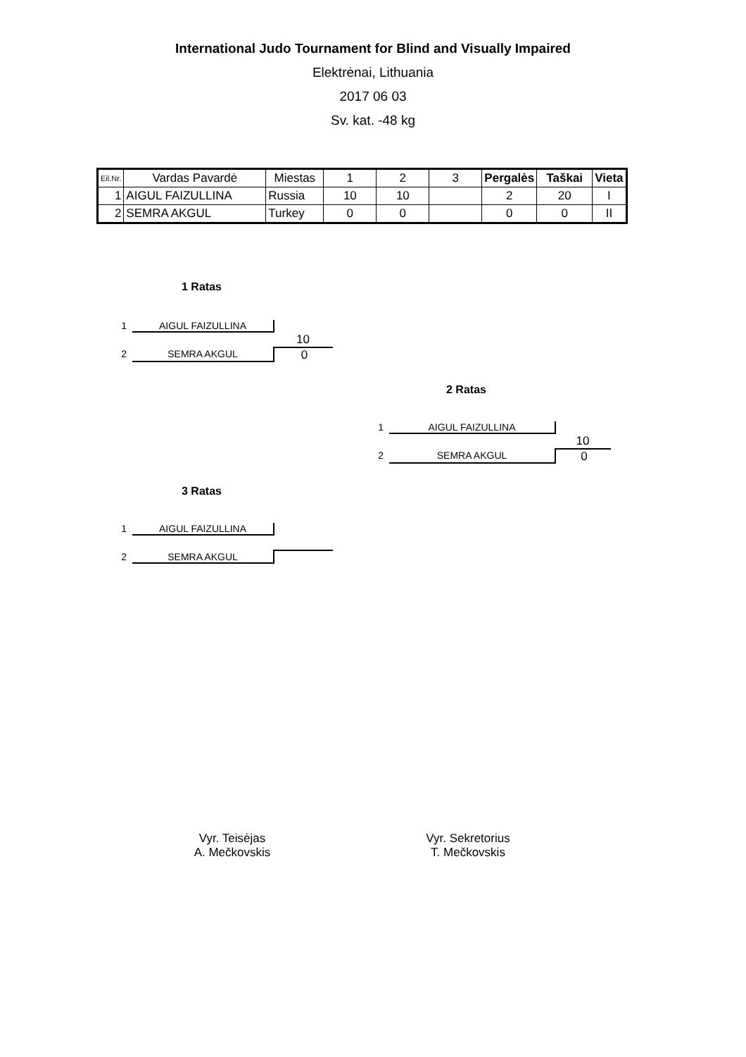International Judo Tournament for Blind and Visually Impaired
Elektrėnai, Lithuania
2017 06 03
Sv. kat. -48 kg
| Eil.Nr. | Vardas Pavardė | Miestas | 1 | 2 | 3 | Pergalės | Taškai | Vieta |
| --- | --- | --- | --- | --- | --- | --- | --- | --- |
| 1 | AIGUL FAIZULLINA | Russia | 10 | 10 | | 2 | 20 | I |
| 2 | SEMRA AKGUL | Turkey | 0 | 0 | | 0 | 0 | II |
1 Ratas
1 AIGUL FAIZULLINA
10
2 SEMRA AKGUL 0
2 Ratas
1 AIGUL FAIZULLINA
10
2 SEMRA AKGUL 0
3 Ratas
1 AIGUL FAIZULLINA
2 SEMRA AKGUL
Vyr. Teisėjas
A. Mečkovskis
Vyr. Sekretorius
T. Mečkovskis